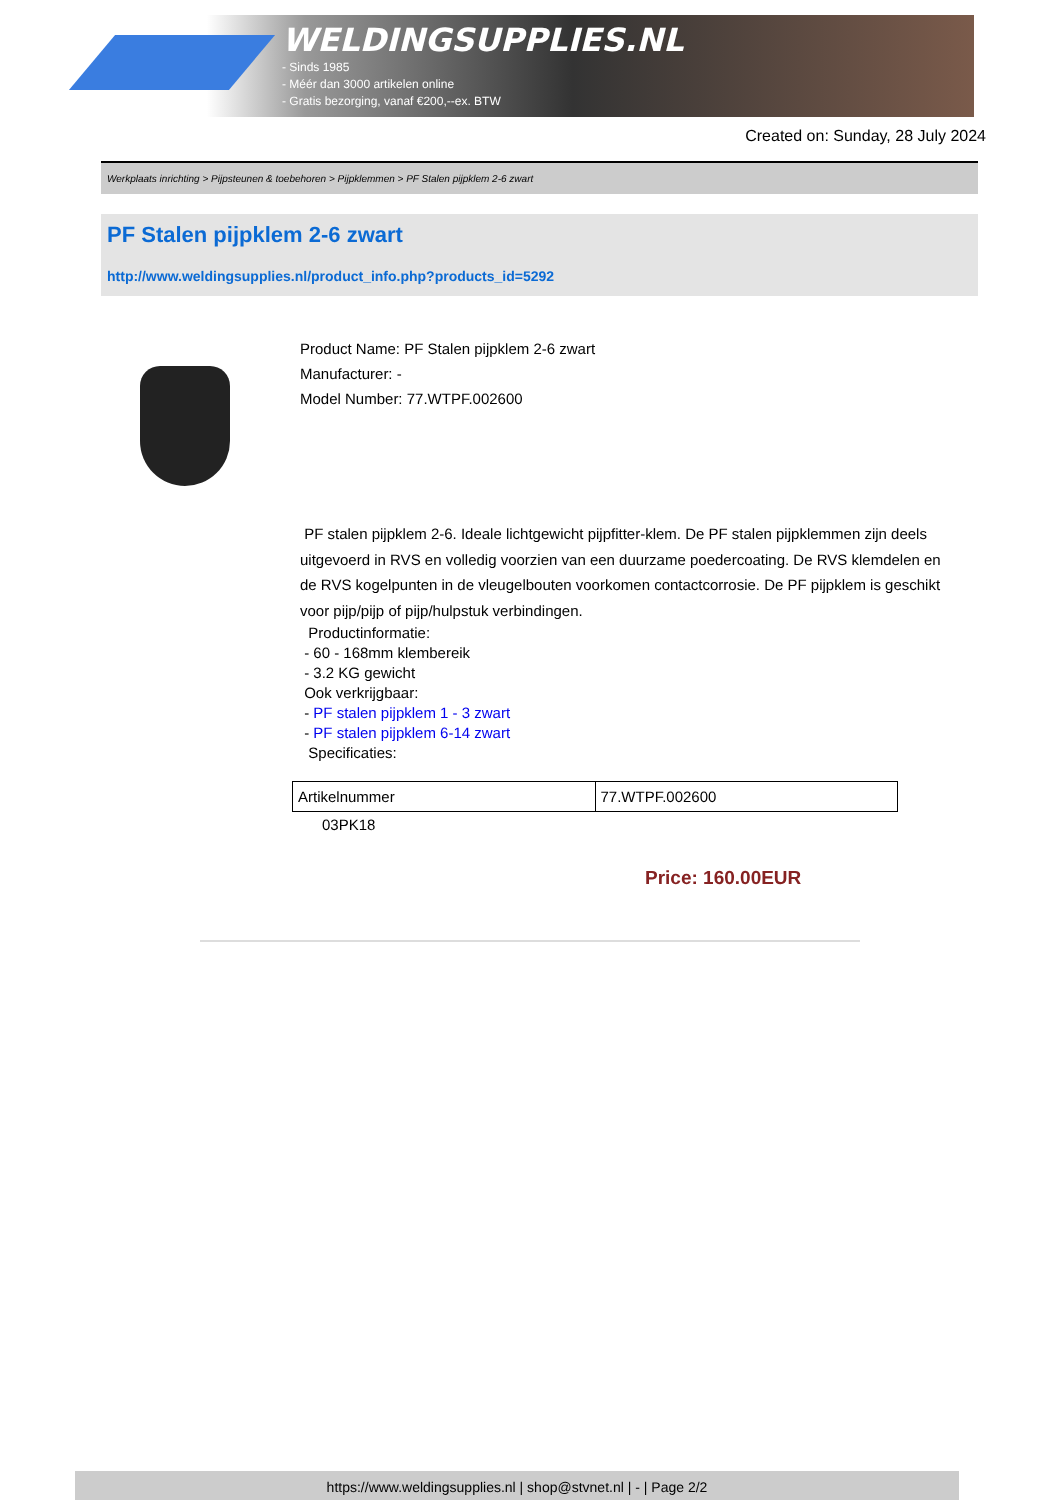WELDINGSUPPLIES.NL
- Sinds 1985
- Méér dan 3000 artikelen online
- Gratis bezorging, vanaf €200,--ex. BTW
Created on: Sunday, 28 July 2024
Werkplaats inrichting > Pijpsteunen & toebehoren > Pijpklemmen > PF Stalen pijpklem 2-6 zwart
PF Stalen pijpklem 2-6 zwart
http://www.weldingsupplies.nl/product_info.php?products_id=5292
Product Name: PF Stalen pijpklem 2-6 zwart
Manufacturer: -
Model Number: 77.WTPF.002600
PF stalen pijpklem 2-6. Ideale lichtgewicht pijpfitter-klem. De PF stalen pijpklemmen zijn deels uitgevoerd in RVS en volledig voorzien van een duurzame poedercoating. De RVS klemdelen en de RVS kogelpunten in de vleugelbouten voorkomen contactcorrosie. De PF pijpklem is geschikt voor pijp/pijp of pijp/hulpstuk verbindingen.
Productinformatie:
- 60 - 168mm klembereik
- 3.2 KG gewicht
Ook verkrijgbaar:
- PF stalen pijpklem 1 - 3 zwart
- PF stalen pijpklem 6-14 zwart
Specificaties:
| Artikelnummer | 77.WTPF.002600 |
03PK18
Price: 160.00EUR
https://www.weldingsupplies.nl | shop@stvnet.nl | - | Page 2/2